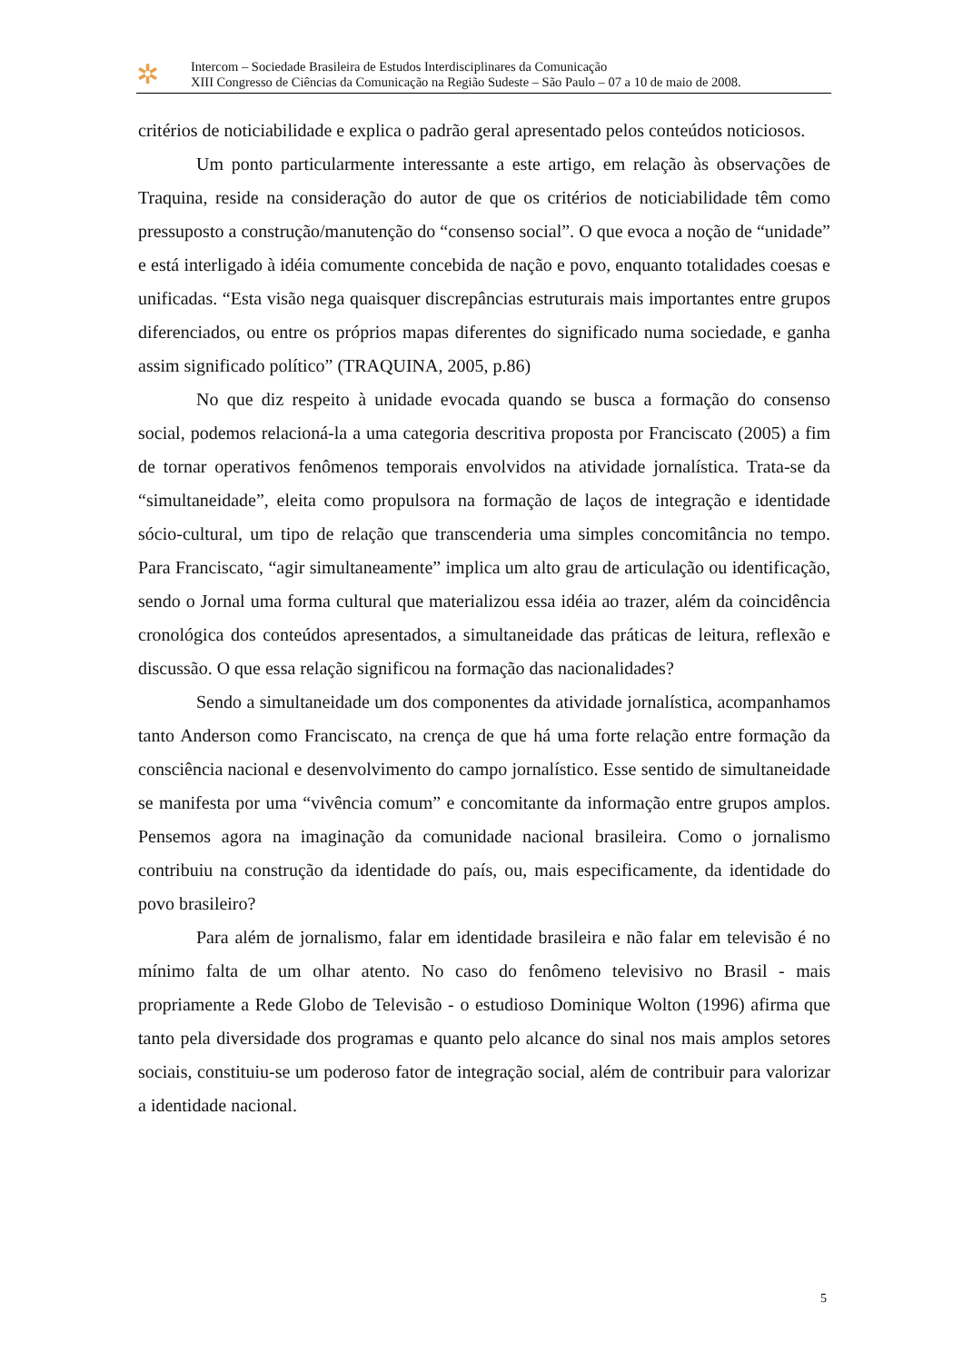✲
Intercom – Sociedade Brasileira de Estudos Interdisciplinares da Comunicação
XIII Congresso de Ciências da Comunicação na Região Sudeste – São Paulo – 07 a 10 de maio de 2008.
critérios de noticiabilidade e explica o padrão geral apresentado pelos conteúdos noticiosos.
Um ponto particularmente interessante a este artigo, em relação às observações de Traquina, reside na consideração do autor de que os critérios de noticiabilidade têm como pressuposto a construção/manutenção do “consenso social”. O que evoca a noção de “unidade” e está interligado à idéia comumente concebida de nação e povo, enquanto totalidades coesas e unificadas. “Esta visão nega quaisquer discrepâncias estruturais mais importantes entre grupos diferenciados, ou entre os próprios mapas diferentes do significado numa sociedade, e ganha assim significado político” (TRAQUINA, 2005, p.86)
No que diz respeito à unidade evocada quando se busca a formação do consenso social, podemos relacioná-la a uma categoria descritiva proposta por Franciscato (2005) a fim de tornar operativos fenômenos temporais envolvidos na atividade jornalística. Trata-se da “simultaneidade”, eleita como propulsora na formação de laços de integração e identidade sócio-cultural, um tipo de relação que transcenderia uma simples concomitância no tempo. Para Franciscato, “agir simultaneamente” implica um alto grau de articulação ou identificação, sendo o Jornal uma forma cultural que materializou essa idéia ao trazer, além da coincidência cronológica dos conteúdos apresentados, a simultaneidade das práticas de leitura, reflexão e discussão. O que essa relação significou na formação das nacionalidades?
Sendo a simultaneidade um dos componentes da atividade jornalística, acompanhamos tanto Anderson como Franciscato, na crença de que há uma forte relação entre formação da consciência nacional e desenvolvimento do campo jornalístico. Esse sentido de simultaneidade se manifesta por uma “vivência comum” e concomitante da informação entre grupos amplos. Pensemos agora na imaginação da comunidade nacional brasileira. Como o jornalismo contribuiu na construção da identidade do país, ou, mais especificamente, da identidade do povo brasileiro?
Para além de jornalismo, falar em identidade brasileira e não falar em televisão é no mínimo falta de um olhar atento. No caso do fenômeno televisivo no Brasil - mais propriamente a Rede Globo de Televisão - o estudioso Dominique Wolton (1996) afirma que tanto pela diversidade dos programas e quanto pelo alcance do sinal nos mais amplos setores sociais, constituiu-se um poderoso fator de integração social, além de contribuir para valorizar a identidade nacional.
5